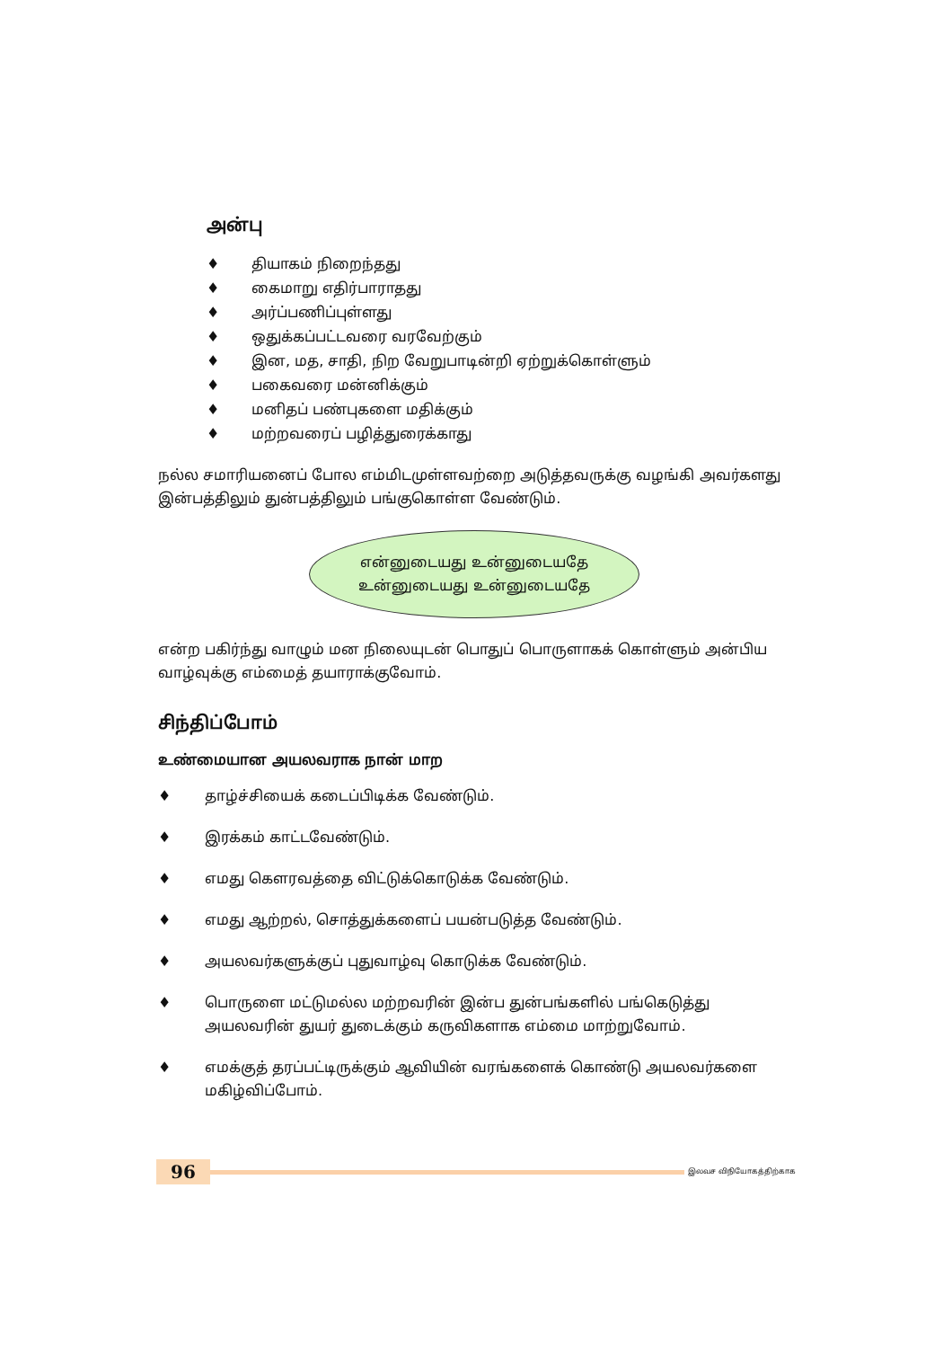அன்பு
♦ தியாகம் நிறைந்தது
♦ கைமாறு எதிர்பாராதது
♦ அர்ப்பணிப்புள்ளது
♦ ஒதுக்கப்பட்டவரை வரவேற்கும்
♦ இன, மத, சாதி, நிற வேறுபாடின்றி ஏற்றுக்கொள்ளும்
♦ பகைவரை மன்னிக்கும்
♦ மனிதப் பண்புகளை மதிக்கும்
♦ மற்றவரைப் பழித்துரைக்காது
நல்ல சமாரியனைப் போல எம்மிடமுள்ளவற்றை அடுத்தவருக்கு வழங்கி அவர்களது இன்பத்திலும் துன்பத்திலும் பங்குகொள்ள வேண்டும்.
என்னுடையது உன்னுடையதே
உன்னுடையது உன்னுடையதே
என்ற பகிர்ந்து வாழும் மன நிலையுடன் பொதுப் பொருளாகக் கொள்ளும் அன்பிய வாழ்வுக்கு எம்மைத் தயாராக்குவோம்.
சிந்திப்போம்
உண்மையான அயலவராக நான் மாற
♦ தாழ்ச்சியைக் கடைப்பிடிக்க வேண்டும்.
♦ இரக்கம் காட்டவேண்டும்.
♦ எமது கௌரவத்தை விட்டுக்கொடுக்க வேண்டும்.
♦ எமது ஆற்றல், சொத்துக்களைப் பயன்படுத்த வேண்டும்.
♦ அயலவர்களுக்குப் புதுவாழ்வு கொடுக்க வேண்டும்.
♦ பொருளை மட்டுமல்ல மற்றவரின் இன்ப துன்பங்களில் பங்கெடுத்து அயலவரின் துயர் துடைக்கும் கருவிகளாக எம்மை மாற்றுவோம்.
♦ எமக்குத் தரப்பட்டிருக்கும் ஆவியின் வரங்களைக் கொண்டு அயலவர்களை மகிழ்விப்போம்.
96
இலவச விநியோகத்திற்காக